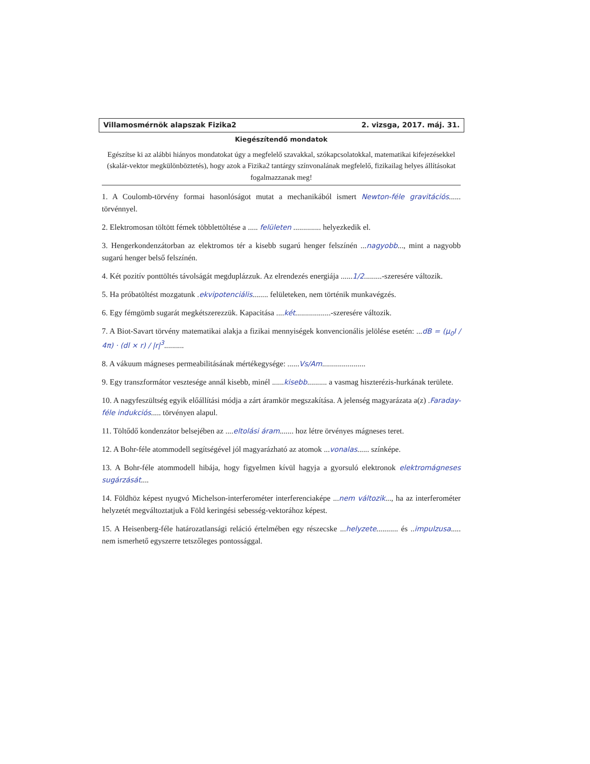Villamosmérnök alapszak Fizika2 2. vizsga, 2017. máj. 31.
Kiegészítendő mondatok
Egészítse ki az alábbi hiányos mondatokat úgy a megfelelő szavakkal, szókapcsolatokkal, matematikai kifejezésekkel (skalár-vektor megkülönböztetés), hogy azok a Fizika2 tantárgy színvonalának megfelelő, fizikailag helyes állításokat fogalmazzanak meg!
1. A Coulomb-törvény formai hasonlóságot mutat a mechanikából ismert Newton-féle gravitációs...... törvénnyel.
2. Elektromosan töltött fémek többlettöltése a ..... felületen .............. helyezkedik el.
3. Hengerkondenzátorban az elektromos tér a kisebb sugarú henger felszínén ...nagyobb..., mint a nagyobb sugarú henger belső felszínén.
4. Két pozitív ponttöltés távolságát megduplázzuk. Az elrendezés energiája ......1/2.........-szeresére változik.
5. Ha próbatöltést mozgatunk .ekvipotenciális........ felületeken, nem történik munkavégzés.
6. Egy fémgömb sugarát megkétszerezzük. Kapacitása ....két..................-szeresére változik.
7. A Biot-Savart törvény matematikai alakja a fizikai mennyiségek konvencionális jelölése esetén: ...dB = (μ<sub>0</sub>I / 4π) · (dl × r) / |r|<sup>3</sup>..........
8. A vákuum mágneses permeabilitásának mértékegysége: ......Vs/Am......................
9. Egy transzformátor vesztesége annál kisebb, minél ......kisebb.......... a vasmag hiszterézis-hurkának területe.
10. A nagyfeszültség egyik előállítási módja a zárt áramkör megszakítása. A jelenség magyarázata a(z) .Faraday-féle indukciós..... törvényen alapul.
11. Töltődő kondenzátor belsejében az ....eltolási áram....... hoz létre örvényes mágneses teret.
12. A Bohr-féle atommodell segítségével jól magyarázható az atomok ...vonalas...... színképe.
13. A Bohr-féle atommodell hibája, hogy figyelmen kívül hagyja a gyorsuló elektronok elektromágneses sugárzását....
14. Földhöz képest nyugvó Michelson-interferométer interferenciaképe ...nem változik..., ha az interferométer helyzetét megváltoztatjuk a Föld keringési sebesség-vektorához képest.
15. A Heisenberg-féle határozatlansági reláció értelmében egy részecske ...helyzete........... és ..impulzusa..... nem ismerhető egyszerre tetszőleges pontossággal.